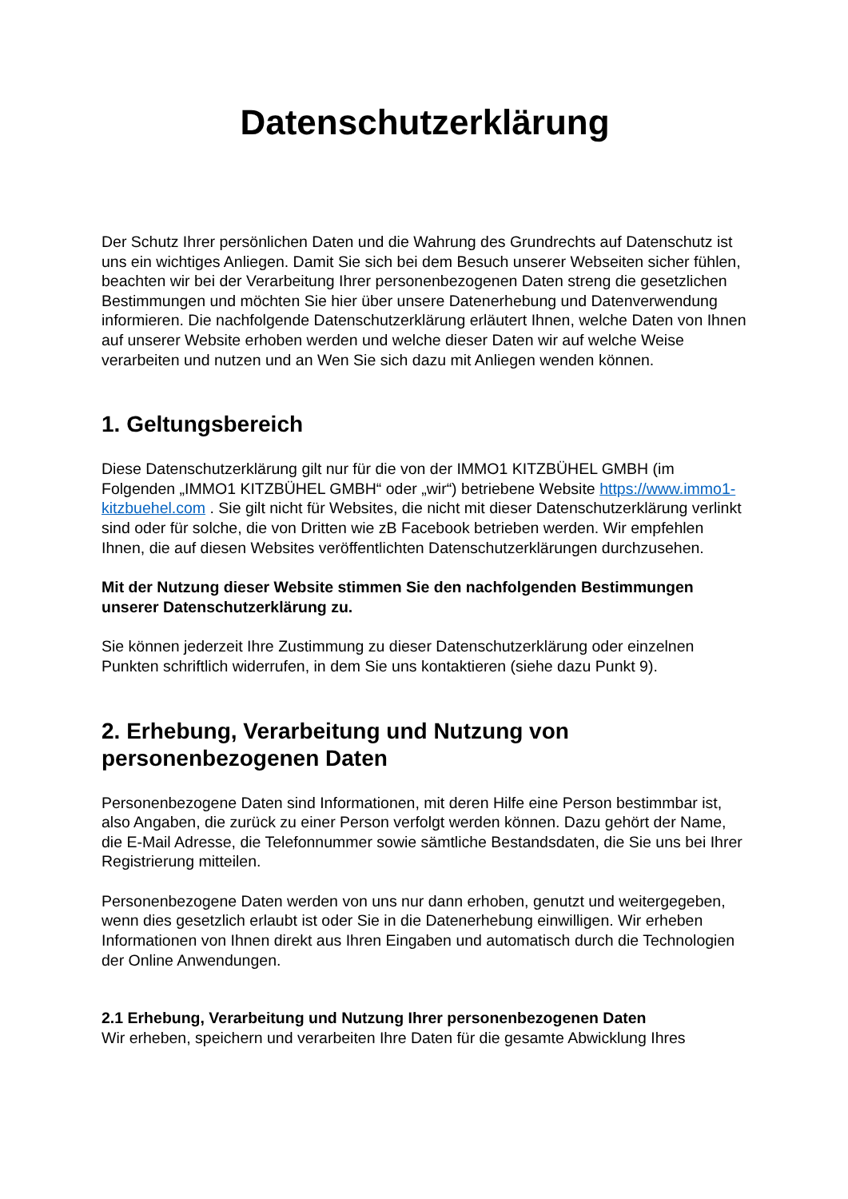Datenschutzerklärung
Der Schutz Ihrer persönlichen Daten und die Wahrung des Grundrechts auf Datenschutz ist uns ein wichtiges Anliegen. Damit Sie sich bei dem Besuch unserer Webseiten sicher fühlen, beachten wir bei der Verarbeitung Ihrer personenbezogenen Daten streng die gesetzlichen Bestimmungen und möchten Sie hier über unsere Datenerhebung und Datenverwendung informieren. Die nachfolgende Datenschutzerklärung erläutert Ihnen, welche Daten von Ihnen auf unserer Website erhoben werden und welche dieser Daten wir auf welche Weise verarbeiten und nutzen und an Wen Sie sich dazu mit Anliegen wenden können.
1. Geltungsbereich
Diese Datenschutzerklärung gilt nur für die von der IMMO1 KITZBÜHEL GMBH (im Folgenden „IMMO1 KITZBÜHEL GMBH“ oder „wir“) betriebene Website https://www.immo1-kitzbuehel.com . Sie gilt nicht für Websites, die nicht mit dieser Datenschutzerklärung verlinkt sind oder für solche, die von Dritten wie zB Facebook betrieben werden. Wir empfehlen Ihnen, die auf diesen Websites veröffentlichten Datenschutzerklärungen durchzusehen.
Mit der Nutzung dieser Website stimmen Sie den nachfolgenden Bestimmungen unserer Datenschutzerklärung zu.
Sie können jederzeit Ihre Zustimmung zu dieser Datenschutzerklärung oder einzelnen Punkten schriftlich widerrufen, in dem Sie uns kontaktieren (siehe dazu Punkt 9).
2. Erhebung, Verarbeitung und Nutzung von personenbezogenen Daten
Personenbezogene Daten sind Informationen, mit deren Hilfe eine Person bestimmbar ist, also Angaben, die zurück zu einer Person verfolgt werden können. Dazu gehört der Name, die E-Mail Adresse, die Telefonnummer sowie sämtliche Bestandsdaten, die Sie uns bei Ihrer Registrierung mitteilen.
Personenbezogene Daten werden von uns nur dann erhoben, genutzt und weitergegeben, wenn dies gesetzlich erlaubt ist oder Sie in die Datenerhebung einwilligen. Wir erheben Informationen von Ihnen direkt aus Ihren Eingaben und automatisch durch die Technologien der Online Anwendungen.
2.1 Erhebung, Verarbeitung und Nutzung Ihrer personenbezogenen Daten
Wir erheben, speichern und verarbeiten Ihre Daten für die gesamte Abwicklung Ihres